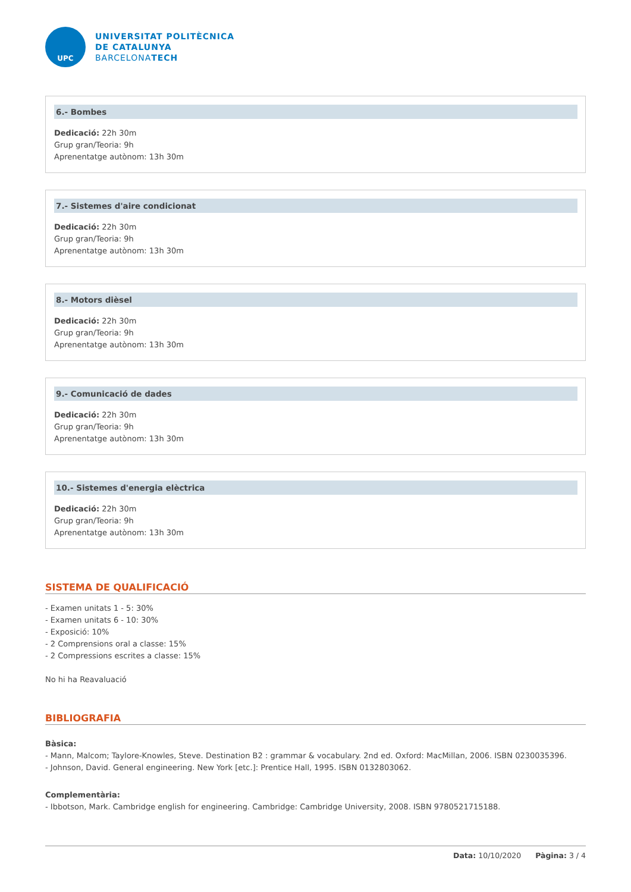UPC
UNIVERSITAT POLITÈCNICA
DE CATALUNYA
BARCELONATECH
6.- Bombes
Dedicació: 22h 30m
Grup gran/Teoria: 9h
Aprenentatge autònom: 13h 30m
7.- Sistemes d'aire condicionat
Dedicació: 22h 30m
Grup gran/Teoria: 9h
Aprenentatge autònom: 13h 30m
8.- Motors dièsel
Dedicació: 22h 30m
Grup gran/Teoria: 9h
Aprenentatge autònom: 13h 30m
9.- Comunicació de dades
Dedicació: 22h 30m
Grup gran/Teoria: 9h
Aprenentatge autònom: 13h 30m
10.- Sistemes d'energia elèctrica
Dedicació: 22h 30m
Grup gran/Teoria: 9h
Aprenentatge autònom: 13h 30m
SISTEMA DE QUALIFICACIÓ
- Examen unitats 1 - 5: 30%
- Examen unitats 6 - 10: 30%
- Exposició: 10%
- 2 Comprensions oral a classe: 15%
- 2 Compressions escrites a classe: 15%
No hi ha Reavaluació
BIBLIOGRAFIA
Bàsica:
- Mann, Malcom; Taylore-Knowles, Steve. Destination B2 : grammar & vocabulary. 2nd ed. Oxford: MacMillan, 2006. ISBN 0230035396.
- Johnson, David. General engineering. New York [etc.]: Prentice Hall, 1995. ISBN 0132803062.
Complementària:
- Ibbotson, Mark. Cambridge english for engineering. Cambridge: Cambridge University, 2008. ISBN 9780521715188.
Data: 10/10/2020 Pàgina: 3 / 4